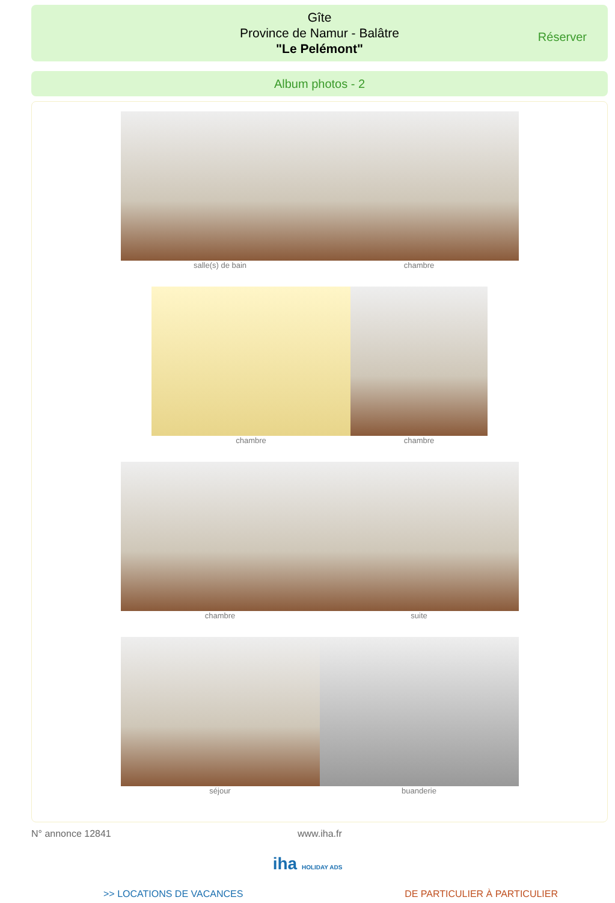Gîte
Province de Namur - Balâtre
"Le Pelémont"
Réserver
Album photos - 2
salle(s) de bain chambre
chambre chambre
chambre suite
séjour buanderie
N° annonce 12841 www.iha.fr
iha HOLIDAY ADS
>> LOCATIONS DE VACANCES DE PARTICULIER À PARTICULIER